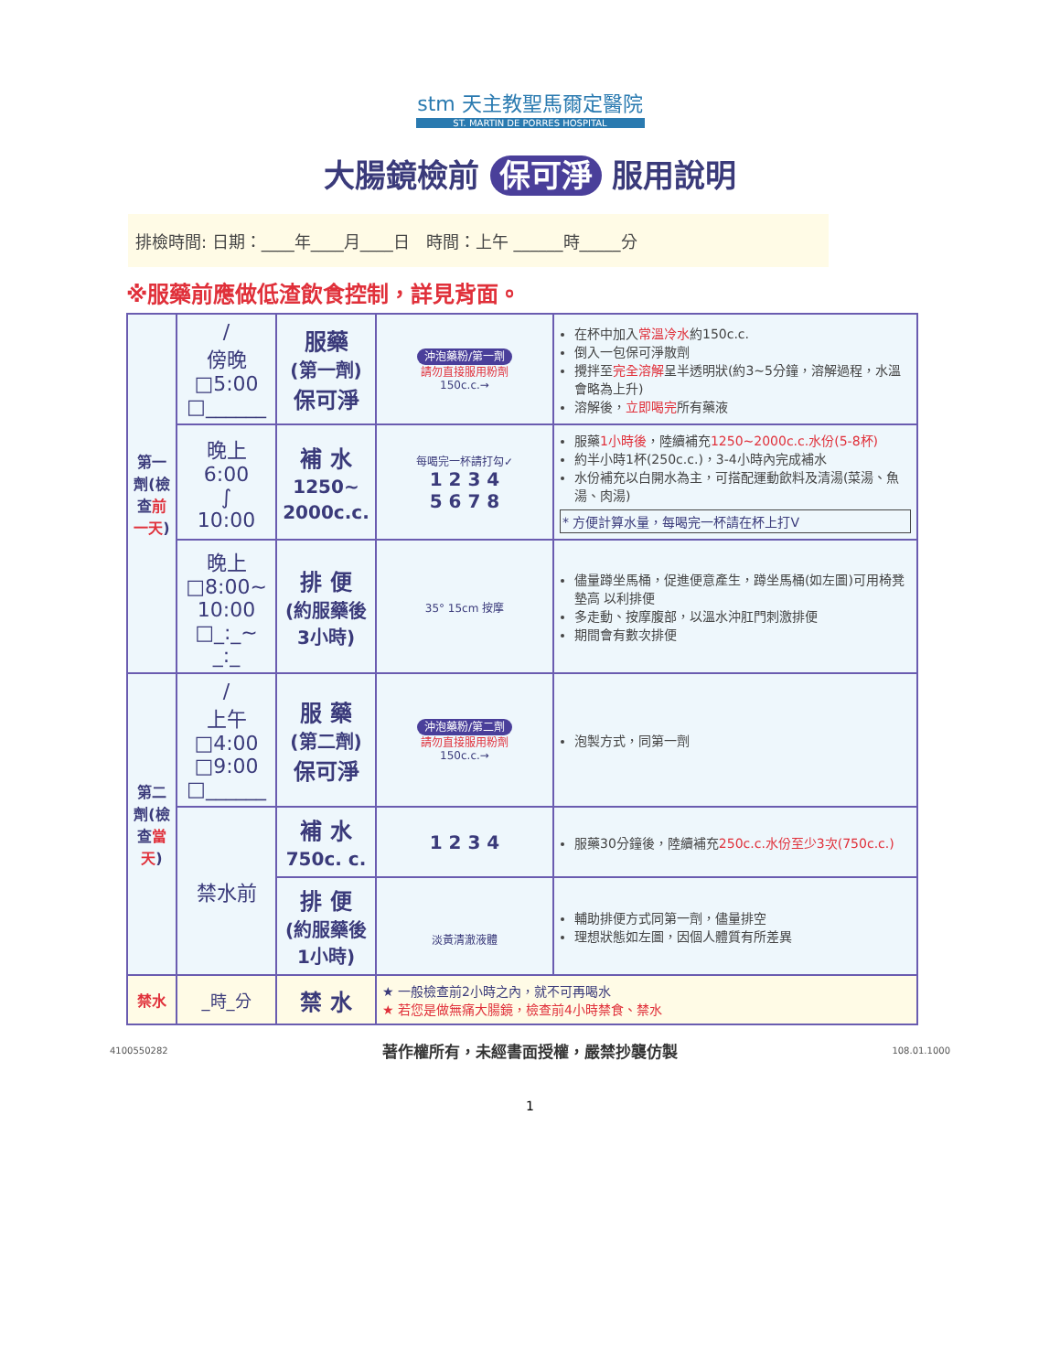stm 天主教聖馬爾定醫院
ST. MARTIN DE PORRES HOSPITAL
大腸鏡檢前 保可淨 服用說明
排檢時間: 日期：____年____月____日　時間：上午 ______時_____分
※服藥前應做低渣飲食控制，詳見背面。
| 第一劑(檢查 前一天 ) | / 傍晚 □5:00 □______ | 服藥 (第一劑) 保可淨 | 沖泡藥粉/第一劑 請勿直接服用粉劑 150c.c.→ | 在杯中加入 常溫冷水 約150c.c. 倒入一包保可淨散劑 攪拌至 完全溶解 呈半透明狀(約3~5分鐘，溶解過程，水溫會略為上升) 溶解後， 立即喝完 所有藥液 |
| | 晚上 6:00 ∫ 10:00 | 補 水 1250~ 2000c.c. | 每喝完一杯請打勾✓ 1 2 3 4 5 6 7 8 | 服藥 1小時後 ，陸續補充 1250~2000c.c.水份(5-8杯) 約半小時1杯(250c.c.)，3-4小時內完成補水 水份補充以白開水為主，可搭配運動飲料及清湯(菜湯、魚湯、肉湯) * 方便計算水量，每喝完一杯請在杯上打V |
| | 晚上 □8:00~ 10:00 □_:_~ _:_ | 排 便 (約服藥後3小時) | 35° 15cm 按摩 | 儘量蹲坐馬桶，促進便意產生，蹲坐馬桶(如左圖)可用椅凳墊高 以利排便 多走動、按摩腹部，以溫水沖肛門刺激排便 期間會有數次排便 |
| 第二劑(檢查 當天 ) | / 上午 □4:00 □9:00 □______ | 服 藥 (第二劑) 保可淨 | 沖泡藥粉/第二劑 請勿直接服用粉劑 150c.c.→ | 泡製方式，同第一劑 |
| | 禁水前 | 補 水 750c. c. | 1 2 3 4 | 服藥30分鐘後，陸續補充 250c.c.水份至少3次(750c.c.) |
| | | 排 便 (約服藥後1小時) | 淡黃清澈液體 | 輔助排便方式同第一劑，儘量排空 理想狀態如左圖，因個人體質有所差異 |
| 禁水 | _時_分 | 禁 水 | ★ 一般檢查前2小時之內，就不可再喝水 ★ 若您是做無痛大腸鏡，檢查前4小時禁食、禁水 | |
4100550282 著作權所有，未經書面授權，嚴禁抄襲仿製 108.01.1000
1